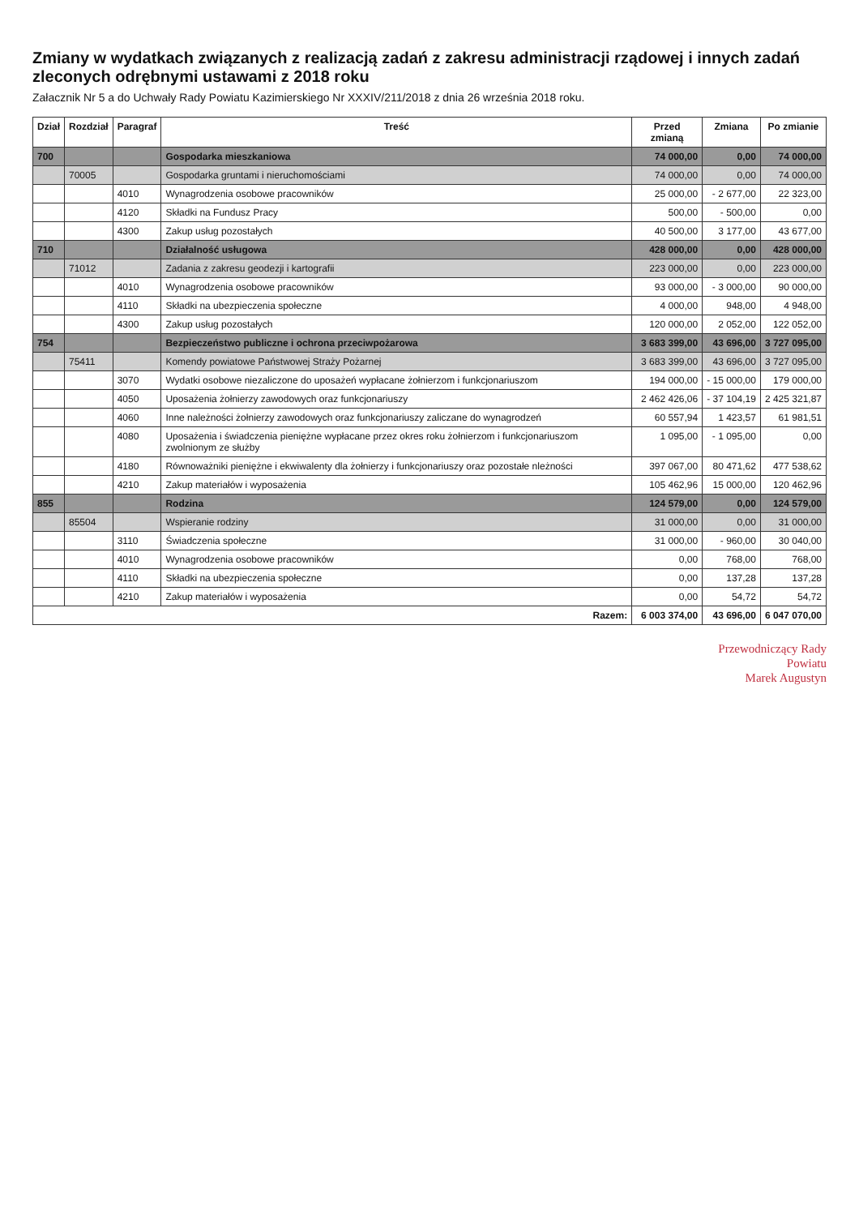Zmiany w wydatkach związanych z realizacją zadań z zakresu administracji rządowej i innych zadań zleconych odrębnymi ustawami z 2018 roku
Załacznik Nr 5 a do Uchwały Rady Powiatu Kazimierskiego Nr XXXIV/211/2018 z dnia 26 września 2018 roku.
| Dział | Rozdział | Paragraf | Treść | Przed zmianą | Zmiana | Po zmianie |
| --- | --- | --- | --- | --- | --- | --- |
| 700 | | | Gospodarka mieszkaniowa | 74 000,00 | 0,00 | 74 000,00 |
| | 70005 | | Gospodarka gruntami i nieruchomościami | 74 000,00 | 0,00 | 74 000,00 |
| | | 4010 | Wynagrodzenia osobowe pracowników | 25 000,00 | - 2 677,00 | 22 323,00 |
| | | 4120 | Składki na Fundusz Pracy | 500,00 | - 500,00 | 0,00 |
| | | 4300 | Zakup usług pozostałych | 40 500,00 | 3 177,00 | 43 677,00 |
| 710 | | | Działalność usługowa | 428 000,00 | 0,00 | 428 000,00 |
| | 71012 | | Zadania z zakresu geodezji i kartografii | 223 000,00 | 0,00 | 223 000,00 |
| | | 4010 | Wynagrodzenia osobowe pracowników | 93 000,00 | - 3 000,00 | 90 000,00 |
| | | 4110 | Składki na ubezpieczenia społeczne | 4 000,00 | 948,00 | 4 948,00 |
| | | 4300 | Zakup usług pozostałych | 120 000,00 | 2 052,00 | 122 052,00 |
| 754 | | | Bezpieczeństwo publiczne i ochrona przeciwpożarowa | 3 683 399,00 | 43 696,00 | 3 727 095,00 |
| | 75411 | | Komendy powiatowe Państwowej Straży Pożarnej | 3 683 399,00 | 43 696,00 | 3 727 095,00 |
| | | 3070 | Wydatki osobowe niezaliczone do uposażeń wypłacane żołnierzom i funkcjonariuszom | 194 000,00 | - 15 000,00 | 179 000,00 |
| | | 4050 | Uposażenia żołnierzy zawodowych oraz funkcjonariuszy | 2 462 426,06 | - 37 104,19 | 2 425 321,87 |
| | | 4060 | Inne należności żołnierzy zawodowych oraz funkcjonariuszy zaliczane do wynagrodzeń | 60 557,94 | 1 423,57 | 61 981,51 |
| | | 4080 | Uposażenia i świadczenia pieniężne wypłacane przez okres roku żołnierzom i funkcjonariuszom zwolnionym ze służby | 1 095,00 | - 1 095,00 | 0,00 |
| | | 4180 | Równoważniki pieniężne i ekwiwalenty dla żołnierzy i funkcjonariuszy oraz pozostałe nleżności | 397 067,00 | 80 471,62 | 477 538,62 |
| | | 4210 | Zakup materiałów i wyposażenia | 105 462,96 | 15 000,00 | 120 462,96 |
| 855 | | | Rodzina | 124 579,00 | 0,00 | 124 579,00 |
| | 85504 | | Wspieranie rodziny | 31 000,00 | 0,00 | 31 000,00 |
| | | 3110 | Świadczenia społeczne | 31 000,00 | - 960,00 | 30 040,00 |
| | | 4010 | Wynagrodzenia osobowe pracowników | 0,00 | 768,00 | 768,00 |
| | | 4110 | Składki na ubezpieczenia społeczne | 0,00 | 137,28 | 137,28 |
| | | 4210 | Zakup materiałów i wyposażenia | 0,00 | 54,72 | 54,72 |
| Razem: | | | | 6 003 374,00 | 43 696,00 | 6 047 070,00 |
Przewodniczący Rady
Powiatu
Marek Augustyn